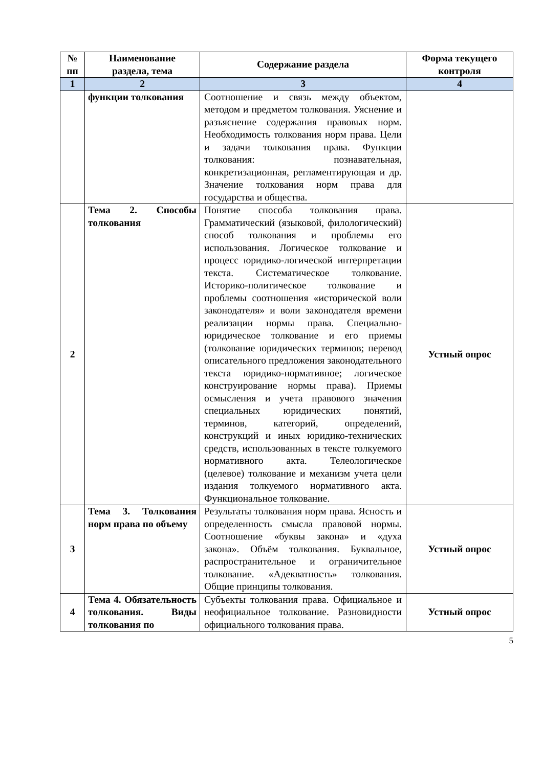| № пп | Наименование раздела, тема | Содержание раздела | Форма текущего контроля |
| --- | --- | --- | --- |
| 1 | 2 | 3 | 4 |
| | функции толкования | Соотношение и связь между объектом, методом и предметом толкования. Уяснение и разъяснение содержания правовых норм. Необходимость толкования норм права. Цели и задачи толкования права. Функции толкования: познавательная, конкретизационная, регламентирующая и др. Значение толкования норм права для государства и общества. | |
| 2 | Тема 2. Способы толкования | Понятие способа толкования права. Грамматический (языковой, филологический) способ толкования и проблемы его использования. Логическое толкование и процесс юридико-логической интерпретации текста. Систематическое толкование. Историко-политическое толкование и проблемы соотношения «исторической воли законодателя» и воли законодателя времени реализации нормы права. Специально-юридическое толкование и его приемы (толкование юридических терминов; перевод описательного предложения законодательного текста юридико-нормативное; логическое конструирование нормы права). Приемы осмысления и учета правового значения специальных юридических понятий, терминов, категорий, определений, конструкций и иных юридико-технических средств, использованных в тексте толкуемого нормативного акта. Телеологическое (целевое) толкование и механизм учета цели издания толкуемого нормативного акта. Функциональное толкование. | Устный опрос |
| 3 | Тема 3. Толкования норм права по объему | Результаты толкования норм права. Ясность и определенность смысла правовой нормы. Соотношение «буквы закона» и «духа закона». Объём толкования. Буквальное, распространительное и ограничительное толкование. «Адекватность» толкования. Общие принципы толкования. | Устный опрос |
| 4 | Тема 4. Обязательность толкования. Виды толкования по | Субъекты толкования права. Официальное и неофициальное толкование. Разновидности официального толкования права. | Устный опрос |
5